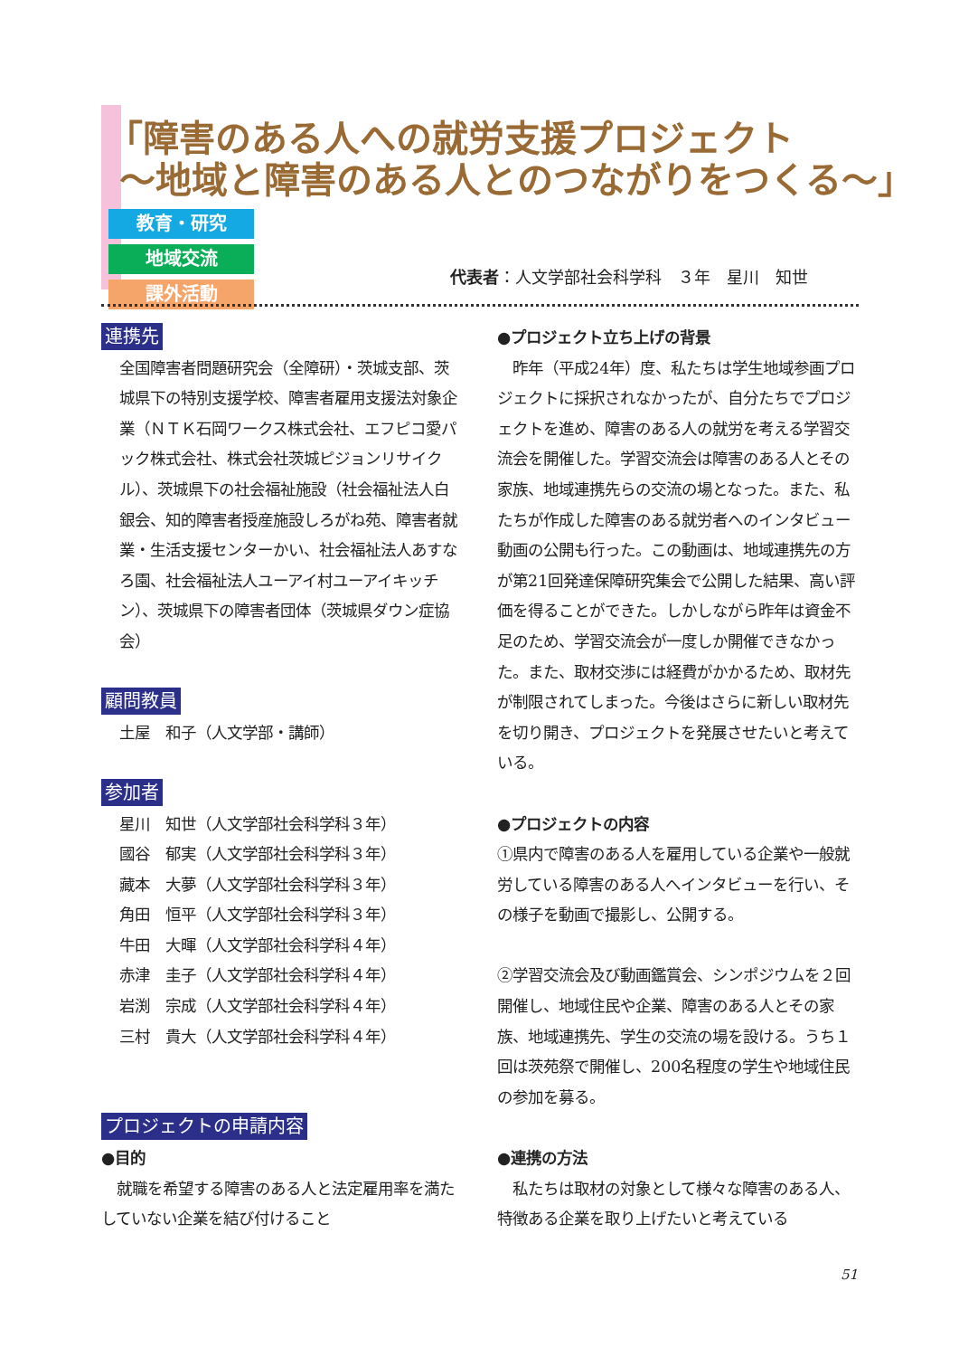「障害のある人への就労支援プロジェクト
～地域と障害のある人とのつながりをつくる～」
教育・研究 地域交流 課外活動
代表者：人文学部社会科学科　３年　星川　知世
連携先
全国障害者問題研究会（全障研）・茨城支部、茨城県下の特別支援学校、障害者雇用支援法対象企業（ＮＴＫ石岡ワークス株式会社、エフピコ愛パック株式会社、株式会社茨城ピジョンリサイクル）、茨城県下の社会福祉施設（社会福祉法人白銀会、知的障害者授産施設しろがね苑、障害者就業・生活支援センターかい、社会福祉法人あすなろ園、社会福祉法人ユーアイ村ユーアイキッチン）、茨城県下の障害者団体（茨城県ダウン症協会）
顧問教員
土屋　和子（人文学部・講師）
参加者
星川　知世（人文学部社会科学科３年）
國谷　郁実（人文学部社会科学科３年）
藏本　大夢（人文学部社会科学科３年）
角田　恒平（人文学部社会科学科３年）
牛田　大暉（人文学部社会科学科４年）
赤津　圭子（人文学部社会科学科４年）
岩渕　宗成（人文学部社会科学科４年）
三村　貴大（人文学部社会科学科４年）
プロジェクトの申請内容
●目的
　就職を希望する障害のある人と法定雇用率を満たしていない企業を結び付けること
●プロジェクト立ち上げの背景
　昨年（平成24年）度、私たちは学生地域参画プロジェクトに採択されなかったが、自分たちでプロジェクトを進め、障害のある人の就労を考える学習交流会を開催した。学習交流会は障害のある人とその家族、地域連携先らの交流の場となった。また、私たちが作成した障害のある就労者へのインタビュー動画の公開も行った。この動画は、地域連携先の方が第21回発達保障研究集会で公開した結果、高い評価を得ることができた。しかしながら昨年は資金不足のため、学習交流会が一度しか開催できなかった。また、取材交渉には経費がかかるため、取材先が制限されてしまった。今後はさらに新しい取材先を切り開き、プロジェクトを発展させたいと考えている。
●プロジェクトの内容
①県内で障害のある人を雇用している企業や一般就労している障害のある人へインタビューを行い、その様子を動画で撮影し、公開する。
②学習交流会及び動画鑑賞会、シンポジウムを２回開催し、地域住民や企業、障害のある人とその家族、地域連携先、学生の交流の場を設ける。うち１回は茨苑祭で開催し、200名程度の学生や地域住民の参加を募る。
●連携の方法
　私たちは取材の対象として様々な障害のある人、特徴ある企業を取り上げたいと考えている
51